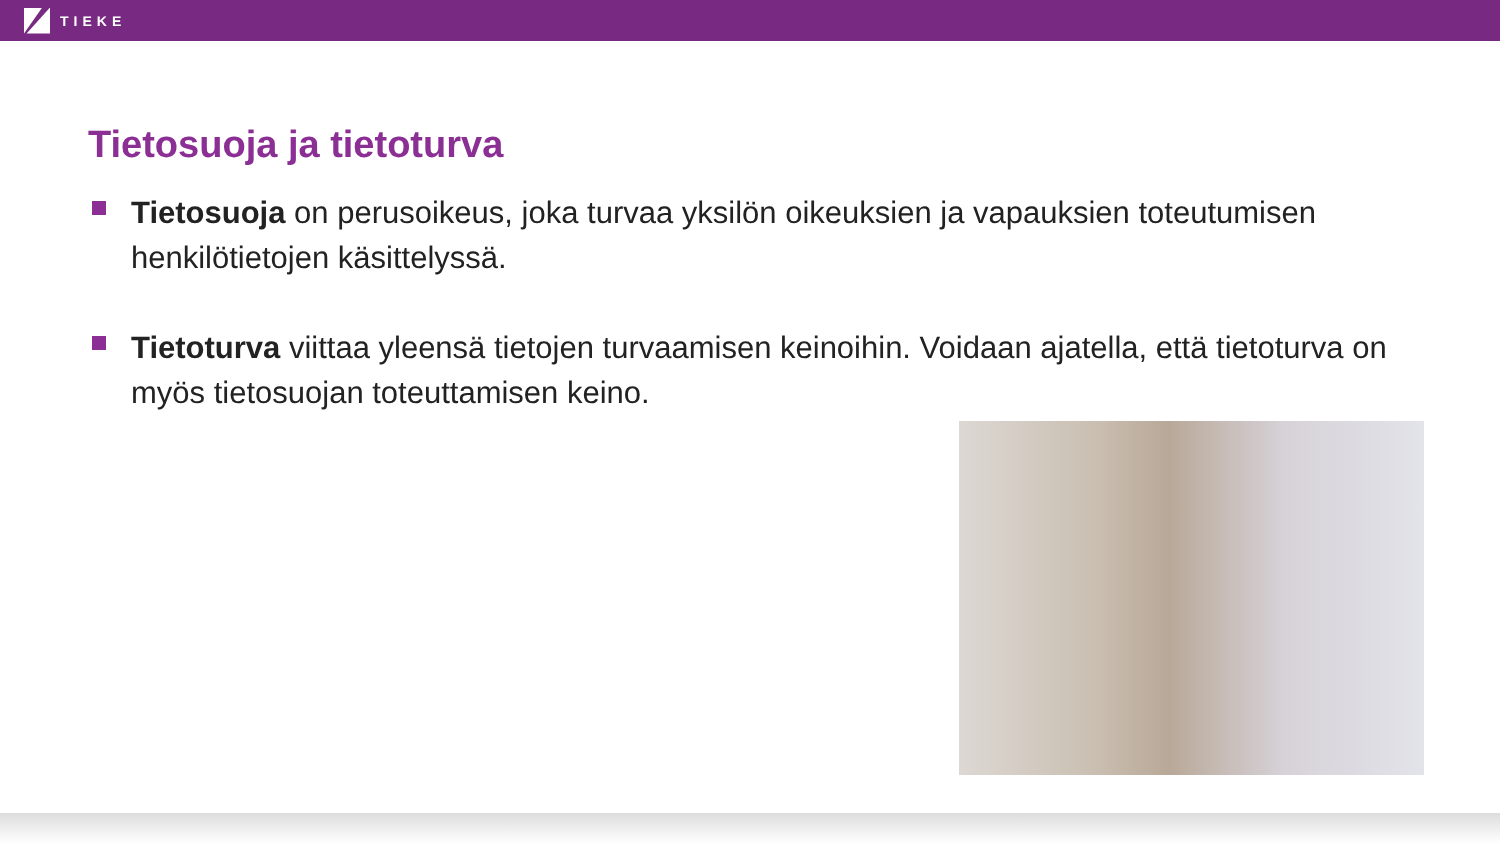TIEKE
Tietosuoja ja tietoturva
Tietosuoja on perusoikeus, joka turvaa yksilön oikeuksien ja vapauksien toteutumisen henkilötietojen käsittelyssä.
Tietoturva viittaa yleensä tietojen turvaamisen keinoihin. Voidaan ajatella, että tietoturva on myös tietosuojan toteuttamisen keino.